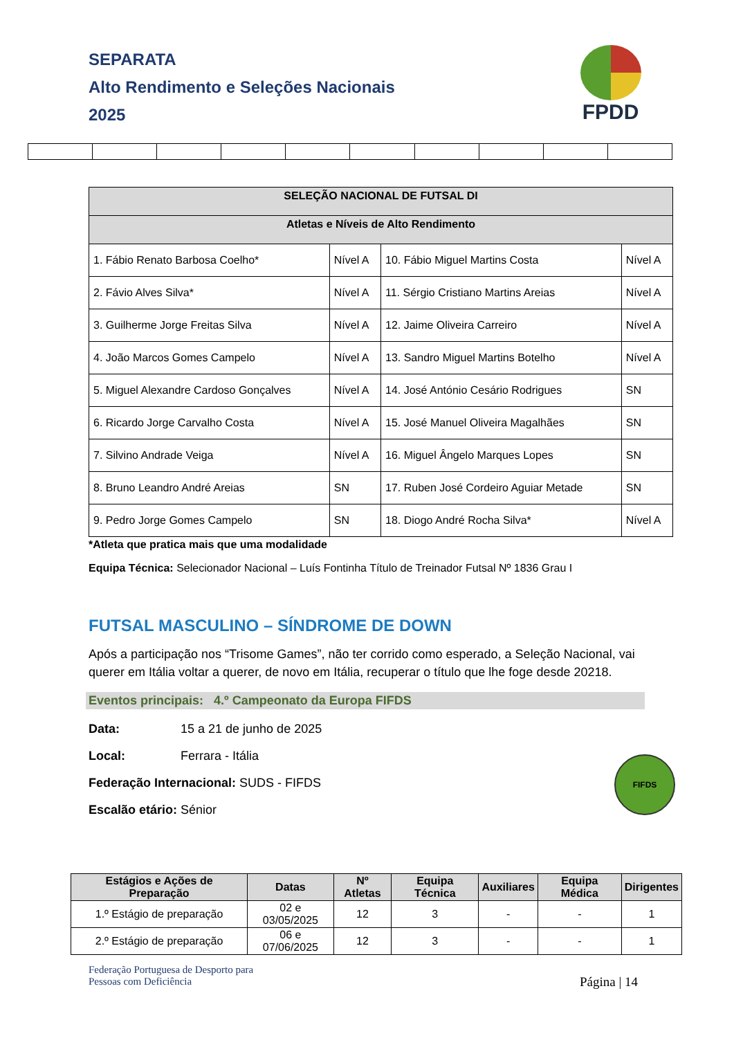SEPARATA
Alto Rendimento e Seleções Nacionais
2025
FPDD
| SELEÇÃO NACIONAL DE FUTSAL DI | | | |
| --- | --- | --- | --- |
| Atletas e Níveis de Alto Rendimento | | | |
| 1. Fábio Renato Barbosa Coelho* | Nível A | 10. Fábio Miguel Martins Costa | Nível A |
| 2. Fávio Alves Silva* | Nível A | 11. Sérgio Cristiano Martins Areias | Nível A |
| 3. Guilherme Jorge Freitas Silva | Nível A | 12. Jaime Oliveira Carreiro | Nível A |
| 4. João Marcos Gomes Campelo | Nível A | 13. Sandro Miguel Martins Botelho | Nível A |
| 5. Miguel Alexandre Cardoso Gonçalves | Nível A | 14. José António Cesário Rodrigues | SN |
| 6. Ricardo Jorge Carvalho Costa | Nível A | 15. José Manuel Oliveira Magalhães | SN |
| 7. Silvino Andrade Veiga | Nível A | 16. Miguel Ângelo Marques Lopes | SN |
| 8. Bruno Leandro André Areias | SN | 17. Ruben José Cordeiro Aguiar Metade | SN |
| 9. Pedro Jorge Gomes Campelo | SN | 18. Diogo André Rocha Silva* | Nível A |
*Atleta que pratica mais que uma modalidade
Equipa Técnica: Selecionador Nacional – Luís Fontinha Título de Treinador Futsal Nº 1836 Grau I
FUTSAL MASCULINO – SÍNDROME DE DOWN
Após a participação nos “Trisome Games”, não ter corrido como esperado, a Seleção Nacional, vai querer em Itália voltar a querer, de novo em Itália, recuperar o título que lhe foge desde 20218.
Eventos principais: 4.º Campeonato da Europa FIFDS
Data: 15 a 21 de junho de 2025
Local: Ferrara - Itália
Federação Internacional: SUDS - FIFDS
Escalão etário: Sénior
FIFDS
| Estágios e Ações de Preparação | Datas | Nº Atletas | Equipa Técnica | Auxiliares | Equipa Médica | Dirigentes |
| --- | --- | --- | --- | --- | --- | --- |
| 1.º Estágio de preparação | 02 e 03/05/2025 | 12 | 3 | - | - | 1 |
| 2.º Estágio de preparação | 06 e 07/06/2025 | 12 | 3 | - | - | 1 |
Federação Portuguesa de Desporto para
Pessoas com Deficiência
Página | 14